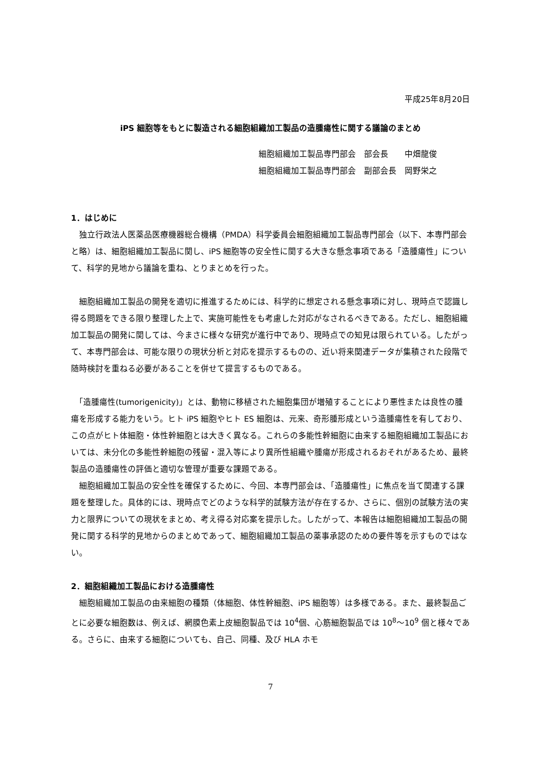平成25年8月20日
iPS 細胞等をもとに製造される細胞組織加工製品の造腫瘍性に関する議論のまとめ
細胞組織加工製品専門部会　部会長　　中畑龍俊
細胞組織加工製品専門部会　副部会長　岡野栄之
1．はじめに
　独立行政法人医薬品医療機器総合機構（PMDA）科学委員会細胞組織加工製品専門部会（以下、本専門部会と略）は、細胞組織加工製品に関し、iPS 細胞等の安全性に関する大きな懸念事項である「造腫瘍性」について、科学的見地から議論を重ね、とりまとめを行った。
　細胞組織加工製品の開発を適切に推進するためには、科学的に想定される懸念事項に対し、現時点で認識し得る問題をできる限り整理した上で、実施可能性をも考慮した対応がなされるべきである。ただし、細胞組織加工製品の開発に関しては、今まさに様々な研究が進行中であり、現時点での知見は限られている。したがって、本専門部会は、可能な限りの現状分析と対応を提示するものの、近い将来関連データが集積された段階で随時検討を重ねる必要があることを併せて提言するものである。
　「造腫瘍性(tumorigenicity)」とは、動物に移植された細胞集団が増殖することにより悪性または良性の腫瘍を形成する能力をいう。ヒト iPS 細胞やヒト ES 細胞は、元来、奇形腫形成という造腫瘍性を有しており、この点がヒト体細胞・体性幹細胞とは大きく異なる。これらの多能性幹細胞に由来する細胞組織加工製品においては、未分化の多能性幹細胞の残留・混入等により異所性組織や腫瘍が形成されるおそれがあるため、最終製品の造腫瘍性の評価と適切な管理が重要な課題である。
　細胞組織加工製品の安全性を確保するために、今回、本専門部会は、「造腫瘍性」に焦点を当て関連する課題を整理した。具体的には、現時点でどのような科学的試験方法が存在するか、さらに、個別の試験方法の実力と限界についての現状をまとめ、考え得る対応案を提示した。したがって、本報告は細胞組織加工製品の開発に関する科学的見地からのまとめであって、細胞組織加工製品の薬事承認のための要件等を示すものではない。
2．細胞組織加工製品における造腫瘍性
　細胞組織加工製品の由来細胞の種類（体細胞、体性幹細胞、iPS 細胞等）は多様である。また、最終製品ごとに必要な細胞数は、例えば、網膜色素上皮細胞製品では 10<sup>4</sup>個、心筋細胞製品では 10<sup>8</sup>～10<sup>9</sup> 個と様々である。さらに、由来する細胞についても、自己、同種、及び HLA ホモ
7